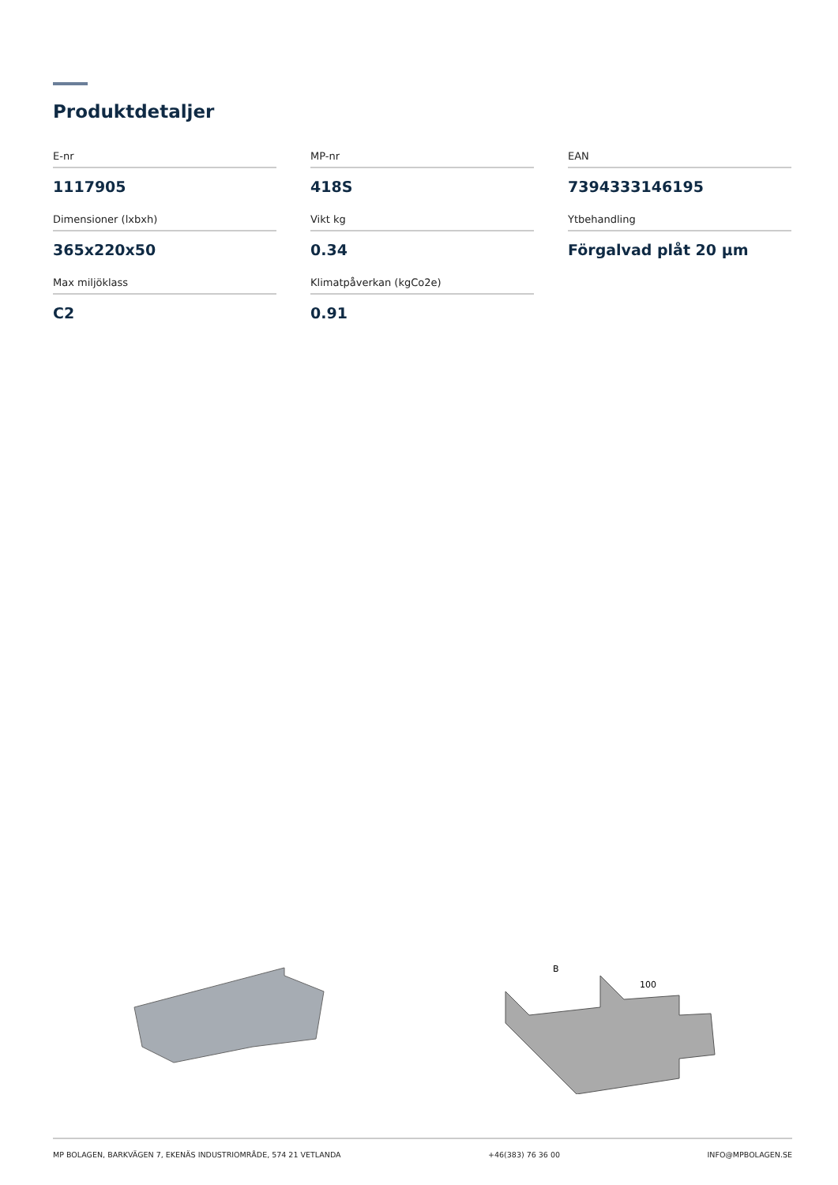Produktdetaljer
E-nr
1117905
MP-nr
418S
EAN
7394333146195
Dimensioner (lxbxh)
365x220x50
Vikt kg
0.34
Ytbehandling
Förgalvad plåt 20 µm
Max miljöklass
C2
Klimatpåverkan (kgCo2e)
0.91
B
100
MP BOLAGEN, BARKVÄGEN 7, EKENÄS INDUSTRIOMRÅDE, 574 21 VETLANDA +46(383) 76 36 00 INFO@MPBOLAGEN.SE